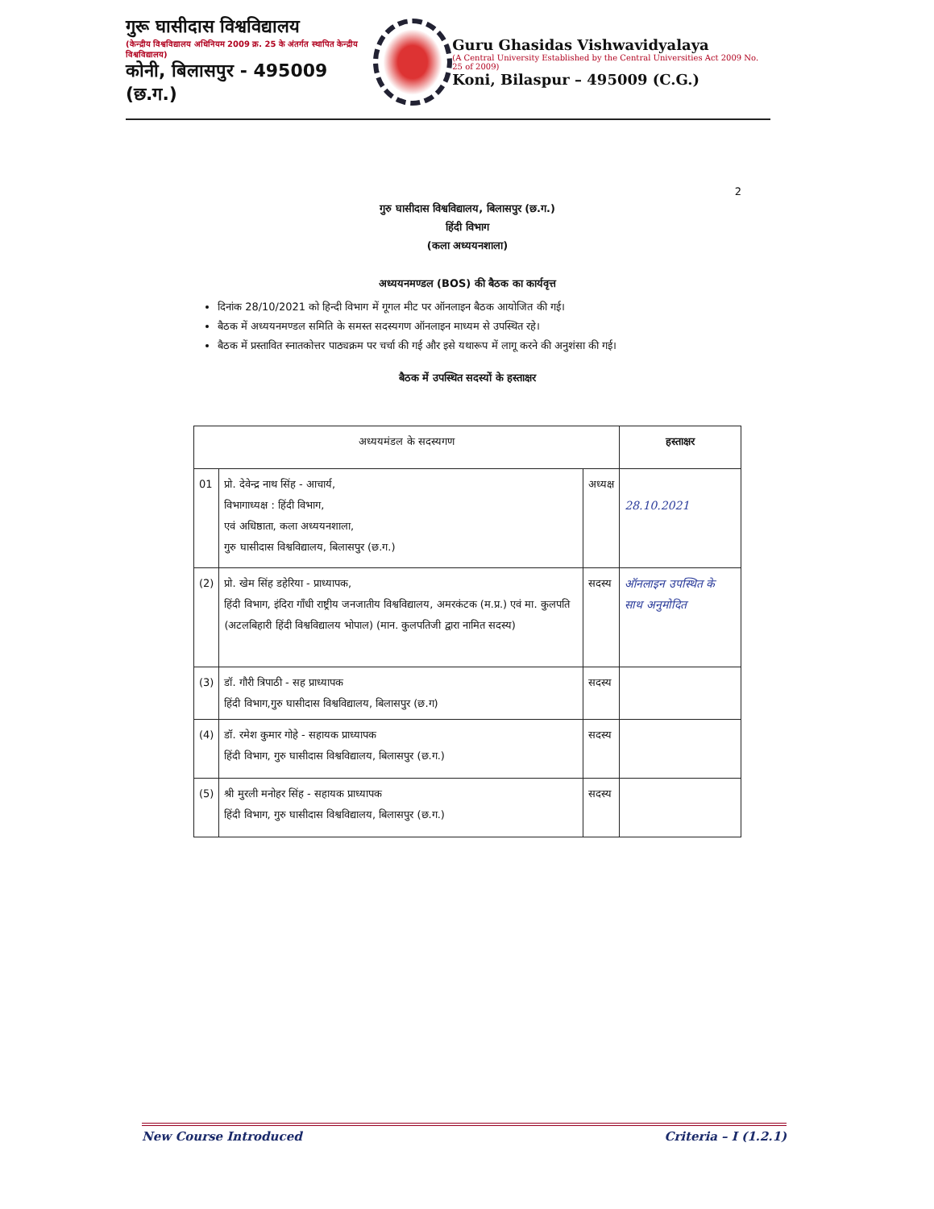गुरू घासीदास विश्वविद्यालय
(केन्द्रीय विश्वविद्यालय अधिनियम 2009 क्र. 25 के अंतर्गत स्थापित केन्द्रीय विश्वविद्यालय)
कोनी, बिलासपुर - 495009 (छ.ग.)
Guru Ghasidas Vishwavidyalaya
(A Central University Established by the Central Universities Act 2009 No. 25 of 2009)
Koni, Bilaspur – 495009 (C.G.)
2
गुरु घासीदास विश्वविद्यालय, बिलासपुर (छ.ग.)
हिंदी विभाग
(कला अध्ययनशाला)
अध्ययनमण्डल (BOS) की बैठक का कार्यवृत्त
दिनांक 28/10/2021 को हिन्दी विभाग में गूगल मीट पर ऑनलाइन बैठक आयोजित की गई।
बैठक में अध्ययनमण्डल समिति के समस्त सदस्यगण ऑनलाइन माध्यम से उपस्थित रहे।
बैठक में प्रस्तावित स्नातकोत्तर पाठ्यक्रम पर चर्चा की गई और इसे यथारूप में लागू करने की अनुशंसा की गई।
बैठक में उपस्थित सदस्यों के हस्ताक्षर
| अध्ययमंडल के सदस्यगण | | | हस्ताक्षर |
| --- | --- | --- | --- |
| 01 | प्रो. देवेन्द्र नाथ सिंह - आचार्य, विभागाध्यक्ष : हिंदी विभाग, एवं अधिष्ठाता, कला अध्ययनशाला, गुरु घासीदास विश्वविद्यालय, बिलासपुर (छ.ग.) | अध्यक्ष | 28.10.2021 |
| (2) | प्रो. खेम सिंह डहेरिया - प्राध्यापक, हिंदी विभाग, इंदिरा गाँधी राष्ट्रीय जनजातीय विश्वविद्यालय, अमरकंटक (म.प्र.) एवं मा. कुलपति (अटलबिहारी हिंदी विश्वविद्यालय भोपाल) (मान. कुलपतिजी द्वारा नामित सदस्य) | सदस्य | ऑनलाइन उपस्थित के साथ अनुमोदित |
| (3) | डॉ. गौरी त्रिपाठी - सह प्राध्यापक हिंदी विभाग,गुरु घासीदास विश्वविद्यालय, बिलासपुर (छ.ग) | सदस्य | |
| (4) | डॉ. रमेश कुमार गोहे - सहायक प्राध्यापक हिंदी विभाग, गुरु घासीदास विश्वविद्यालय, बिलासपुर (छ.ग.) | सदस्य | |
| (5) | श्री मुरली मनोहर सिंह - सहायक प्राध्यापक हिंदी विभाग, गुरु घासीदास विश्वविद्यालय, बिलासपुर (छ.ग.) | सदस्य | |
New Course Introduced Criteria – I (1.2.1)